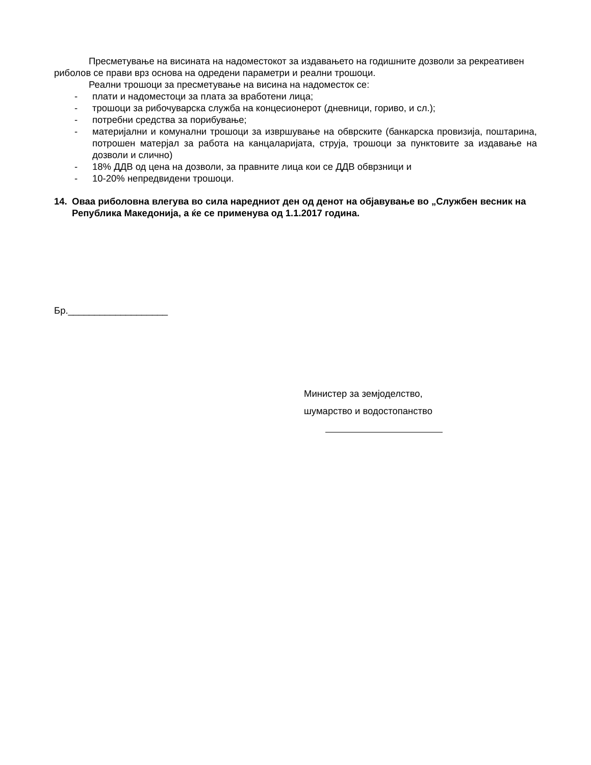Пресметување на висината на надоместокот за издавањето на годишните дозволи за рекреативен риболов се прави врз основа на одредени параметри и реални трошоци.
Реални трошоци за пресметување на висина на надоместок се:
- плати и надоместоци за плата за вработени лица;
- трошоци за рибочуварска служба на концесионерот (дневници, гориво, и сл.);
- потребни средства за порибување;
- материјални и комунални трошоци за извршување на обврските (банкарска провизија, поштарина, потрошен матерјал за работа на канцаларијата, струја, трошоци за пунктовите за издавање на дозволи и слично)
- 18% ДДВ од цена на дозволи, за правните лица кои се ДДВ обврзници и
- 10-20% непредвидени трошоци.
14. Оваа риболовна влегува во сила наредниот ден од денот на објавување во „Службен весник на Република Македонија, а ќе се применува од 1.1.2017 година.
Бр.___________________
Министер за земјоделство,
шумарство и водостопанство